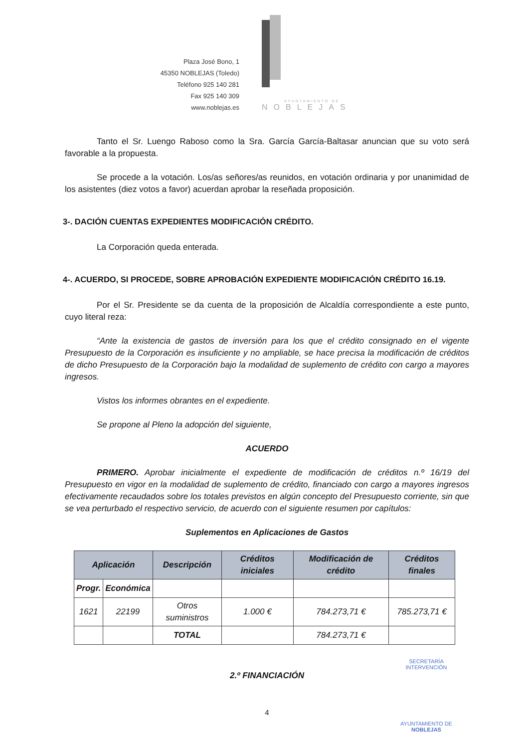Plaza José Bono, 1
45350 NOBLEJAS (Toledo)
Teléfono 925 140 281
Fax 925 140 309
www.noblejas.es
AYUNTAMIENTO DE
NOBLEJAS
Tanto el Sr. Luengo Raboso como la Sra. García García-Baltasar anuncian que su voto será favorable a la propuesta.
Se procede a la votación. Los/as señores/as reunidos, en votación ordinaria y por unanimidad de los asistentes (diez votos a favor) acuerdan aprobar la reseñada proposición.
3-. DACIÓN CUENTAS EXPEDIENTES MODIFICACIÓN CRÉDITO.
La Corporación queda enterada.
4-. ACUERDO, SI PROCEDE, SOBRE APROBACIÓN EXPEDIENTE MODIFICACIÓN CRÉDITO 16.19.
Por el Sr. Presidente se da cuenta de la proposición de Alcaldía correspondiente a este punto, cuyo literal reza:
“Ante la existencia de gastos de inversión para los que el crédito consignado en el vigente Presupuesto de la Corporación es insuficiente y no ampliable, se hace precisa la modificación de créditos de dicho Presupuesto de la Corporación bajo la modalidad de suplemento de crédito con cargo a mayores ingresos.
Vistos los informes obrantes en el expediente.
Se propone al Pleno la adopción del siguiente,
ACUERDO
PRIMERO. Aprobar inicialmente el expediente de modificación de créditos n.º 16/19 del Presupuesto en vigor en la modalidad de suplemento de crédito, financiado con cargo a mayores ingresos efectivamente recaudados sobre los totales previstos en algún concepto del Presupuesto corriente, sin que se vea perturbado el respectivo servicio, de acuerdo con el siguiente resumen por capítulos:
Suplementos en Aplicaciones de Gastos
| Aplicación | | Descripción | Créditos iniciales | Modificación de crédito | Créditos finales |
| --- | --- | --- | --- | --- | --- |
| Progr. | Económica | | | | |
| 1621 | 22199 | Otros suministros | 1.000 € | 784.273,71 € | 785.273,71 € |
| | | TOTAL | | 784.273,71 € | |
2.º FINANCIACIÓN
4
SECRETARÍA
INTERVENCIÓN
AYUNTAMIENTO DE
NOBLEJAS